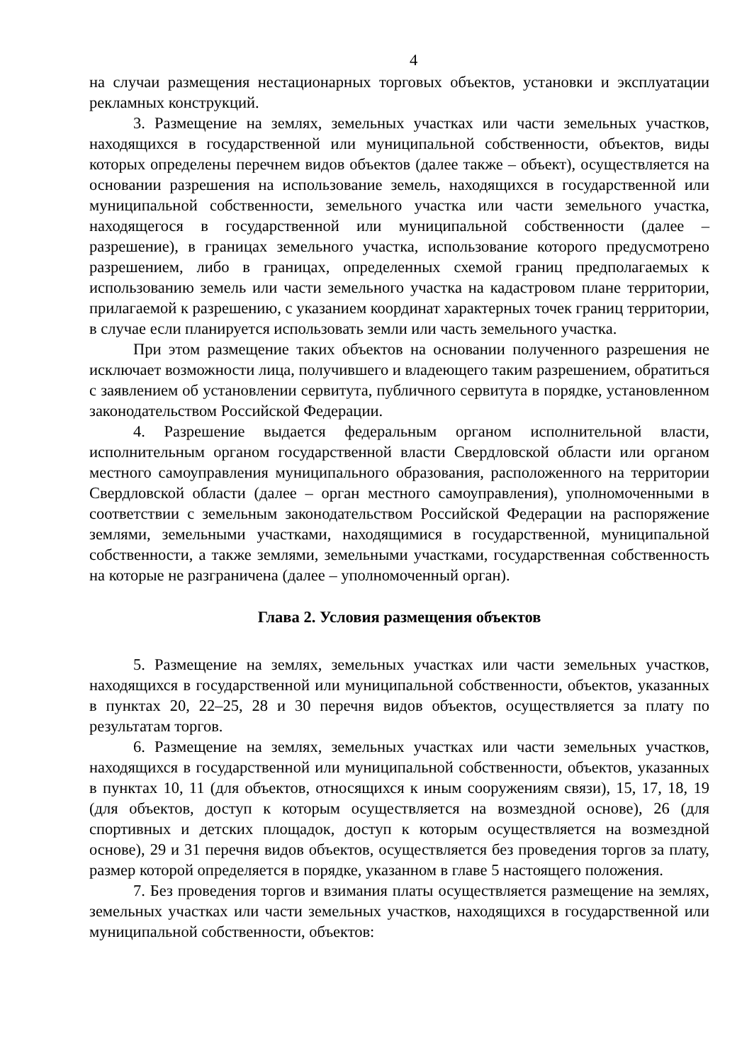4
на случаи размещения нестационарных торговых объектов, установки и эксплуатации рекламных конструкций.
3. Размещение на землях, земельных участках или части земельных участков, находящихся в государственной или муниципальной собственности, объектов, виды которых определены перечнем видов объектов (далее также – объект), осуществляется на основании разрешения на использование земель, находящихся в государственной или муниципальной собственности, земельного участка или части земельного участка, находящегося в государственной или муниципальной собственности (далее – разрешение), в границах земельного участка, использование которого предусмотрено разрешением, либо в границах, определенных схемой границ предполагаемых к использованию земель или части земельного участка на кадастровом плане территории, прилагаемой к разрешению, с указанием координат характерных точек границ территории, в случае если планируется использовать земли или часть земельного участка.
При этом размещение таких объектов на основании полученного разрешения не исключает возможности лица, получившего и владеющего таким разрешением, обратиться с заявлением об установлении сервитута, публичного сервитута в порядке, установленном законодательством Российской Федерации.
4. Разрешение выдается федеральным органом исполнительной власти, исполнительным органом государственной власти Свердловской области или органом местного самоуправления муниципального образования, расположенного на территории Свердловской области (далее – орган местного самоуправления), уполномоченными в соответствии с земельным законодательством Российской Федерации на распоряжение землями, земельными участками, находящимися в государственной, муниципальной собственности, а также землями, земельными участками, государственная собственность на которые не разграничена (далее – уполномоченный орган).
Глава 2. Условия размещения объектов
5. Размещение на землях, земельных участках или части земельных участков, находящихся в государственной или муниципальной собственности, объектов, указанных в пунктах 20, 22–25, 28 и 30 перечня видов объектов, осуществляется за плату по результатам торгов.
6. Размещение на землях, земельных участках или части земельных участков, находящихся в государственной или муниципальной собственности, объектов, указанных в пунктах 10, 11 (для объектов, относящихся к иным сооружениям связи), 15, 17, 18, 19 (для объектов, доступ к которым осуществляется на возмездной основе), 26 (для спортивных и детских площадок, доступ к которым осуществляется на возмездной основе), 29 и 31 перечня видов объектов, осуществляется без проведения торгов за плату, размер которой определяется в порядке, указанном в главе 5 настоящего положения.
7. Без проведения торгов и взимания платы осуществляется размещение на землях, земельных участках или части земельных участков, находящихся в государственной или муниципальной собственности, объектов: